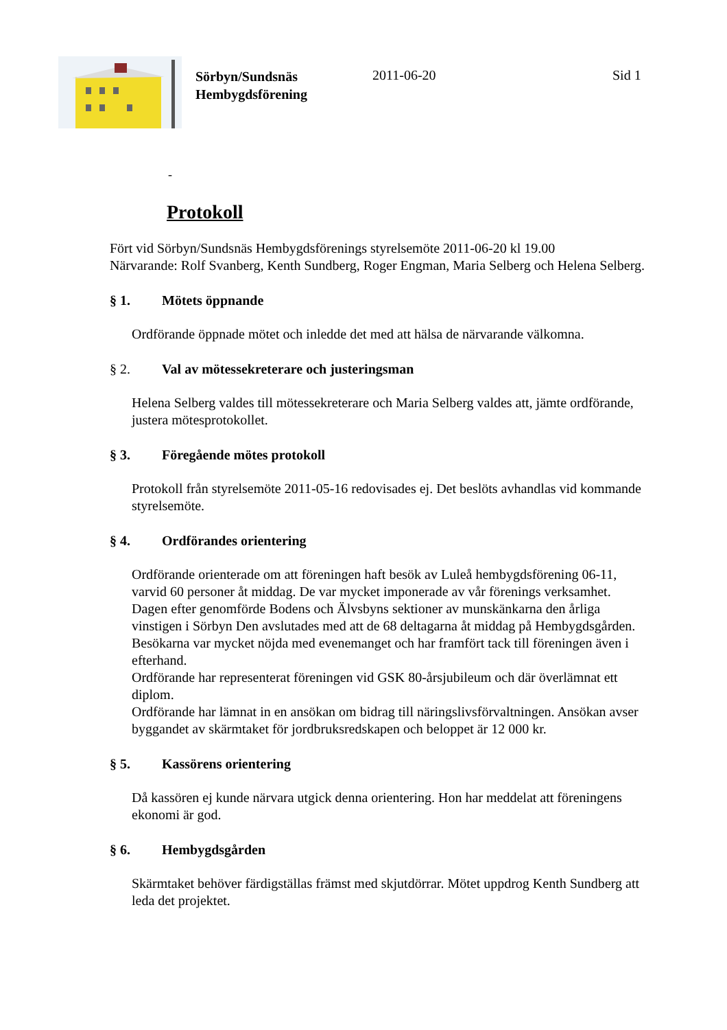Sörbyn/Sundsnäs Hembygdsförening
2011-06-20 Sid 1
-
Protokoll
Fört vid Sörbyn/Sundsnäs Hembygdsförenings styrelsemöte 2011-06-20 kl 19.00
Närvarande: Rolf Svanberg, Kenth Sundberg, Roger Engman, Maria Selberg och Helena Selberg.
§ 1. Mötets öppnande
Ordförande öppnade mötet och inledde det med att hälsa de närvarande välkomna.
§ 2. Val av mötessekreterare och justeringsman
Helena Selberg valdes till mötessekreterare och Maria Selberg valdes att, jämte ordförande, justera mötesprotokollet.
§ 3. Föregående mötes protokoll
Protokoll från styrelsemöte 2011-05-16 redovisades ej. Det beslöts avhandlas vid kommande styrelsemöte.
§ 4. Ordförandes orientering
Ordförande orienterade om att föreningen haft besök av Luleå hembygdsförening 06-11, varvid 60 personer åt middag. De var mycket imponerade av vår förenings verksamhet.
Dagen efter genomförde Bodens och Älvsbyns sektioner av munskänkarna den årliga vinstigen i Sörbyn Den avslutades med att de 68 deltagarna åt middag på Hembygdsgården. Besökarna var mycket nöjda med evenemanget och har framfört tack till föreningen även i efterhand.
Ordförande har representerat föreningen vid GSK 80-årsjubileum och där överlämnat ett diplom.
Ordförande har lämnat in en ansökan om bidrag till näringslivsförvaltningen. Ansökan avser byggandet av skärmtaket för jordbruksredskapen och beloppet är 12 000 kr.
§ 5. Kassörens orientering
Då kassören ej kunde närvara utgick denna orientering. Hon har meddelat att föreningens ekonomi är god.
§ 6. Hembygdsgården
Skärmtaket behöver färdigställas främst med skjutdörrar. Mötet uppdrog Kenth Sundberg att leda det projektet.